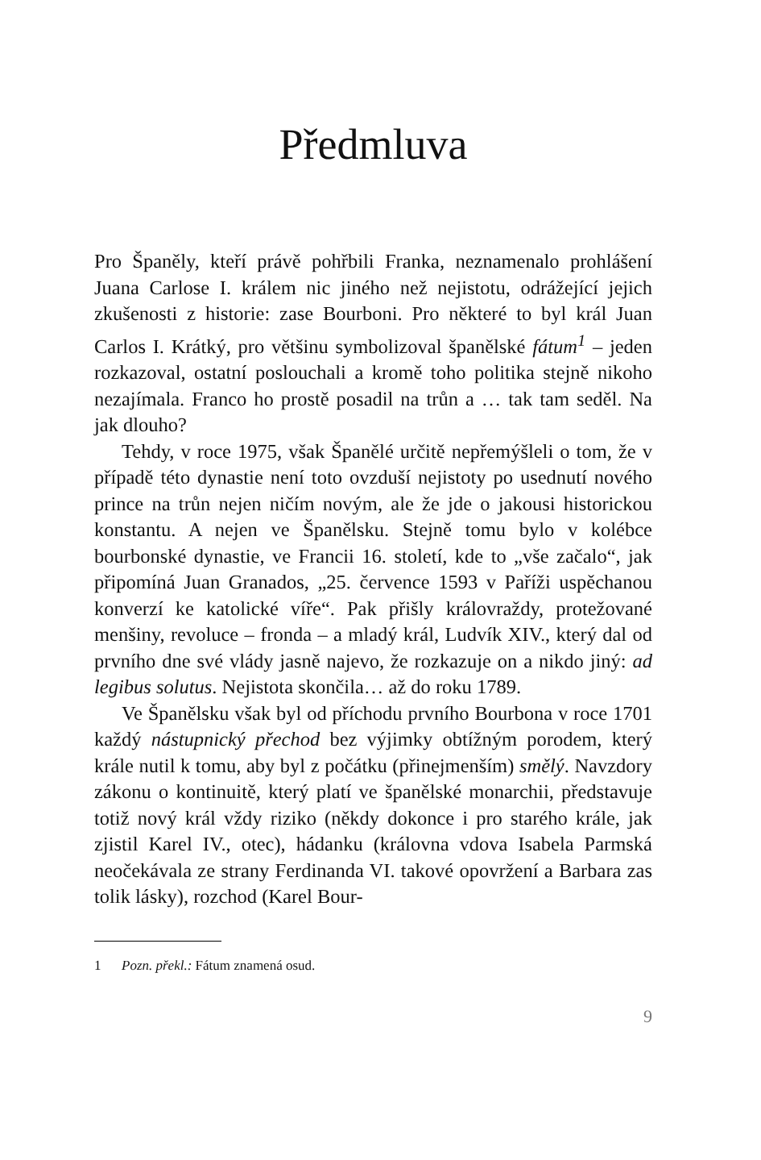Předmluva
Pro Španěly, kteří právě pohřbili Franka, neznamenalo prohlášení Juana Carlose I. králem nic jiného než nejistotu, odrážející jejich zkušenosti z historie: zase Bourboni. Pro některé to byl král Juan Carlos I. Krátký, pro většinu symbolizoval španělské fátum<sup>1</sup> – jeden rozkazoval, ostatní poslouchali a kromě toho politika stejně nikoho nezajímala. Franco ho prostě posadil na trůn a … tak tam seděl. Na jak dlouho?
Tehdy, v roce 1975, však Španělé určitě nepřemýšleli o tom, že v případě této dynastie není toto ovzduší nejistoty po usednutí nového prince na trůn nejen ničím novým, ale že jde o jakousi historickou konstantu. A nejen ve Španělsku. Stejně tomu bylo v kolébce bourbonské dynastie, ve Francii 16. století, kde to „vše začalo“, jak připomíná Juan Granados, „25. července 1593 v Paříži uspěchanou konverzí ke katolické víře“. Pak přišly královraždy, protežované menšiny, revoluce – fronda – a mladý král, Ludvík XIV., který dal od prvního dne své vlády jasně najevo, že rozkazuje on a nikdo jiný: ad legibus solutus. Nejistota skončila… až do roku 1789.
Ve Španělsku však byl od příchodu prvního Bourbona v roce 1701 každý nástupnický přechod bez výjimky obtížným porodem, který krále nutil k tomu, aby byl z počátku (přinejmenším) smělý. Navzdory zákonu o kontinuitě, který platí ve španělské monarchii, představuje totiž nový král vždy riziko (někdy dokonce i pro starého krále, jak zjistil Karel IV., otec), hádanku (královna vdova Isabela Parmská neočekávala ze strany Ferdinanda VI. takové opovržení a Barbara zas tolik lásky), rozchod (Karel Bour-
1 Pozn. překl.: Fátum znamená osud.
9